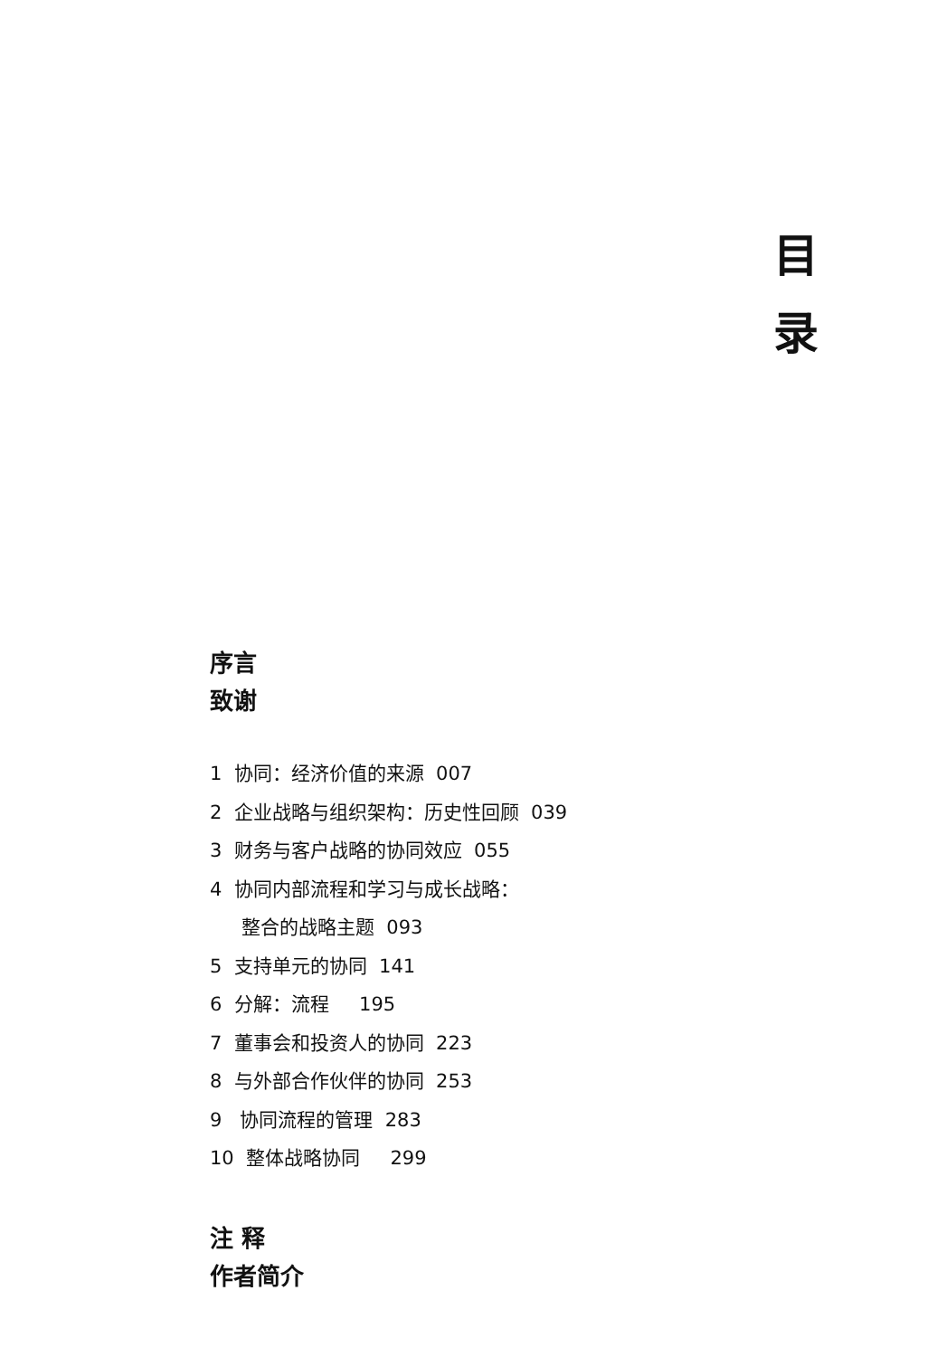目 录
序言
致谢
1 协同：经济价值的来源 007
2 企业战略与组织架构：历史性回顾 039
3 财务与客户战略的协同效应 055
4 协同内部流程和学习与成长战略：
整合的战略主题 093
5 支持单元的协同 141
6 分解：流程 195
7 董事会和投资人的协同 223
8 与外部合作伙伴的协同 253
9 协同流程的管理 283
10 整体战略协同 299
注 释
作者简介